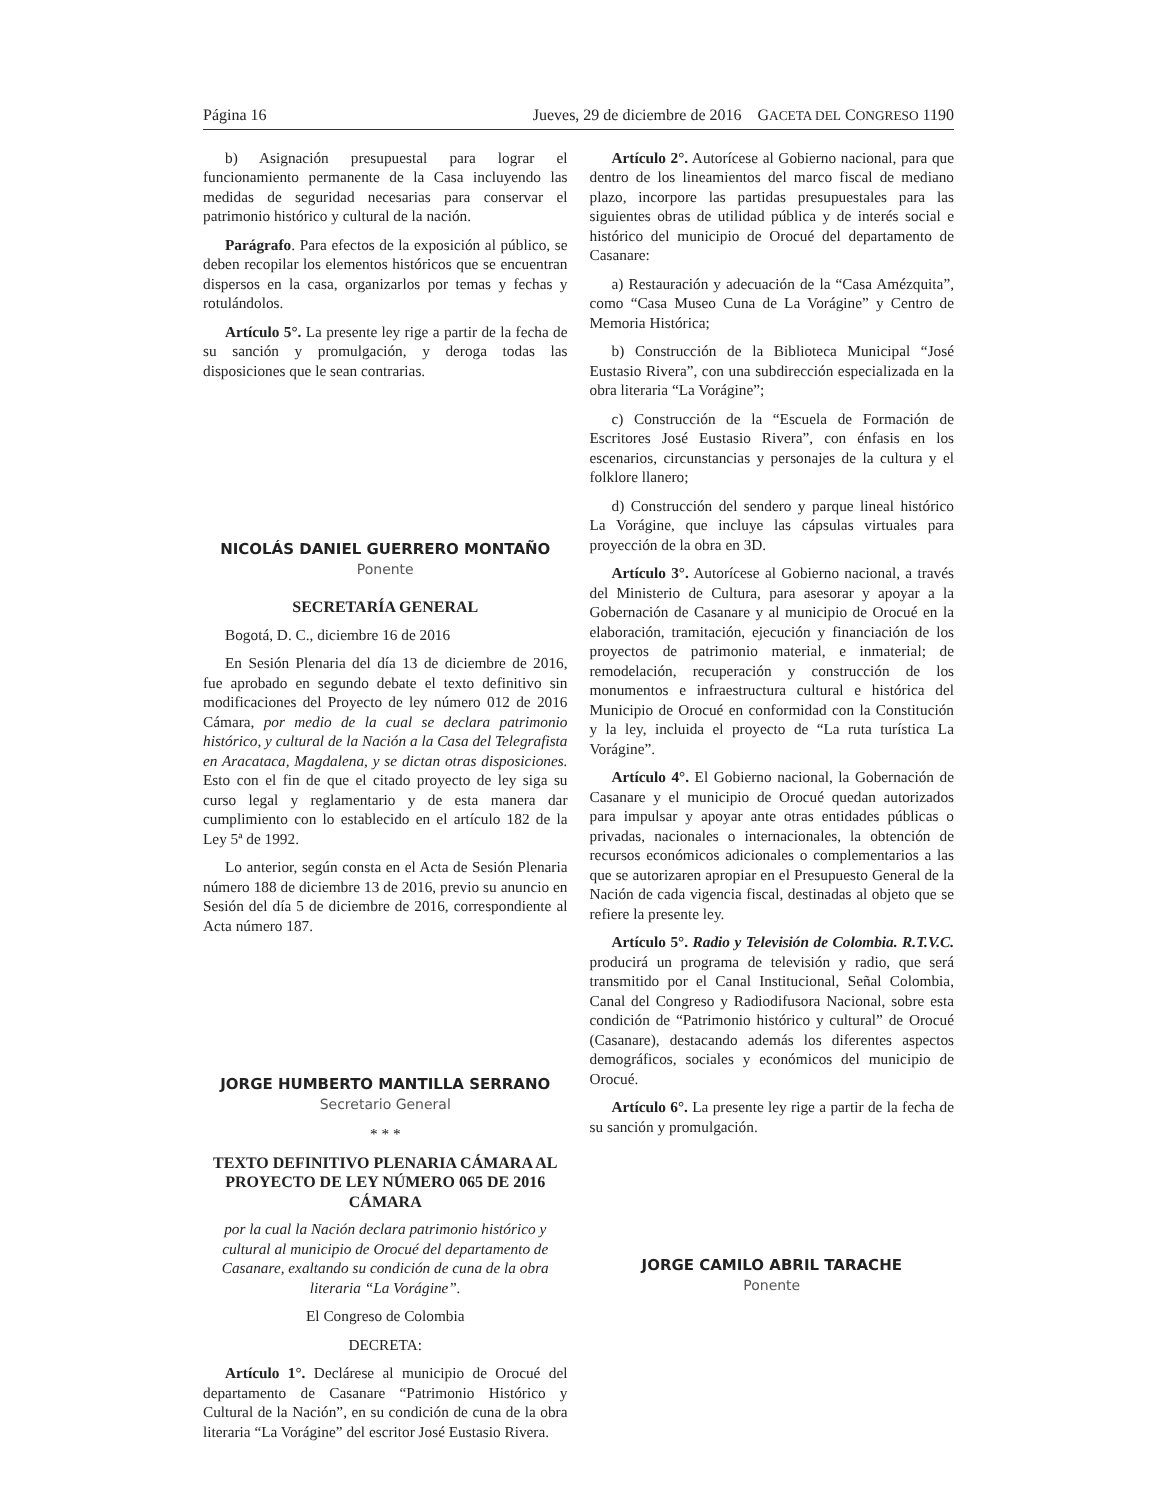Página 16 Jueves, 29 de diciembre de 2016 GACETA DEL CONGRESO 1190
b) Asignación presupuestal para lograr el funcionamiento permanente de la Casa incluyendo las medidas de seguridad necesarias para conservar el patrimonio histórico y cultural de la nación.
Parágrafo. Para efectos de la exposición al público, se deben recopilar los elementos históricos que se encuentran dispersos en la casa, organizarlos por temas y fechas y rotulándolos.
Artículo 5°. La presente ley rige a partir de la fecha de su sanción y promulgación, y deroga todas las disposiciones que le sean contrarias.
NICOLÁS DANIEL GUERRERO MONTAÑO
Ponente
SECRETARÍA GENERAL
Bogotá, D. C., diciembre 16 de 2016
En Sesión Plenaria del día 13 de diciembre de 2016, fue aprobado en segundo debate el texto definitivo sin modificaciones del Proyecto de ley número 012 de 2016 Cámara, por medio de la cual se declara patrimonio histórico, y cultural de la Nación a la Casa del Telegrafista en Aracataca, Magdalena, y se dictan otras disposiciones. Esto con el fin de que el citado proyecto de ley siga su curso legal y reglamentario y de esta manera dar cumplimiento con lo establecido en el artículo 182 de la Ley 5ª de 1992.
Lo anterior, según consta en el Acta de Sesión Plenaria número 188 de diciembre 13 de 2016, previo su anuncio en Sesión del día 5 de diciembre de 2016, correspondiente al Acta número 187.
JORGE HUMBERTO MANTILLA SERRANO
Secretario General
* * *
TEXTO DEFINITIVO PLENARIA CÁMARA AL PROYECTO DE LEY NÚMERO 065 DE 2016 CÁMARA
por la cual la Nación declara patrimonio histórico y cultural al municipio de Orocué del departamento de Casanare, exaltando su condición de cuna de la obra literaria “La Vorágine”.
El Congreso de Colombia
DECRETA:
Artículo 1°. Declárese al municipio de Orocué del departamento de Casanare “Patrimonio Histórico y Cultural de la Nación”, en su condición de cuna de la obra literaria “La Vorágine” del escritor José Eustasio Rivera.
Artículo 2°. Autorícese al Gobierno nacional, para que dentro de los lineamientos del marco fiscal de mediano plazo, incorpore las partidas presupuestales para las siguientes obras de utilidad pública y de interés social e histórico del municipio de Orocué del departamento de Casanare:
a) Restauración y adecuación de la “Casa Amézquita”, como “Casa Museo Cuna de La Vorágine” y Centro de Memoria Histórica;
b) Construcción de la Biblioteca Municipal “José Eustasio Rivera”, con una subdirección especializada en la obra literaria “La Vorágine”;
c) Construcción de la “Escuela de Formación de Escritores José Eustasio Rivera”, con énfasis en los escenarios, circunstancias y personajes de la cultura y el folklore llanero;
d) Construcción del sendero y parque lineal histórico La Vorágine, que incluye las cápsulas virtuales para proyección de la obra en 3D.
Artículo 3°. Autorícese al Gobierno nacional, a través del Ministerio de Cultura, para asesorar y apoyar a la Gobernación de Casanare y al municipio de Orocué en la elaboración, tramitación, ejecución y financiación de los proyectos de patrimonio material, e inmaterial; de remodelación, recuperación y construcción de los monumentos e infraestructura cultural e histórica del Municipio de Orocué en conformidad con la Constitución y la ley, incluida el proyecto de “La ruta turística La Vorágine”.
Artículo 4°. El Gobierno nacional, la Gobernación de Casanare y el municipio de Orocué quedan autorizados para impulsar y apoyar ante otras entidades públicas o privadas, nacionales o internacionales, la obtención de recursos económicos adicionales o complementarios a las que se autorizaren apropiar en el Presupuesto General de la Nación de cada vigencia fiscal, destinadas al objeto que se refiere la presente ley.
Artículo 5°. Radio y Televisión de Colombia. R.T.V.C. producirá un programa de televisión y radio, que será transmitido por el Canal Institucional, Señal Colombia, Canal del Congreso y Radiodifusora Nacional, sobre esta condición de “Patrimonio histórico y cultural” de Orocué (Casanare), destacando además los diferentes aspectos demográficos, sociales y económicos del municipio de Orocué.
Artículo 6°. La presente ley rige a partir de la fecha de su sanción y promulgación.
JORGE CAMILO ABRIL TARACHE
Ponente